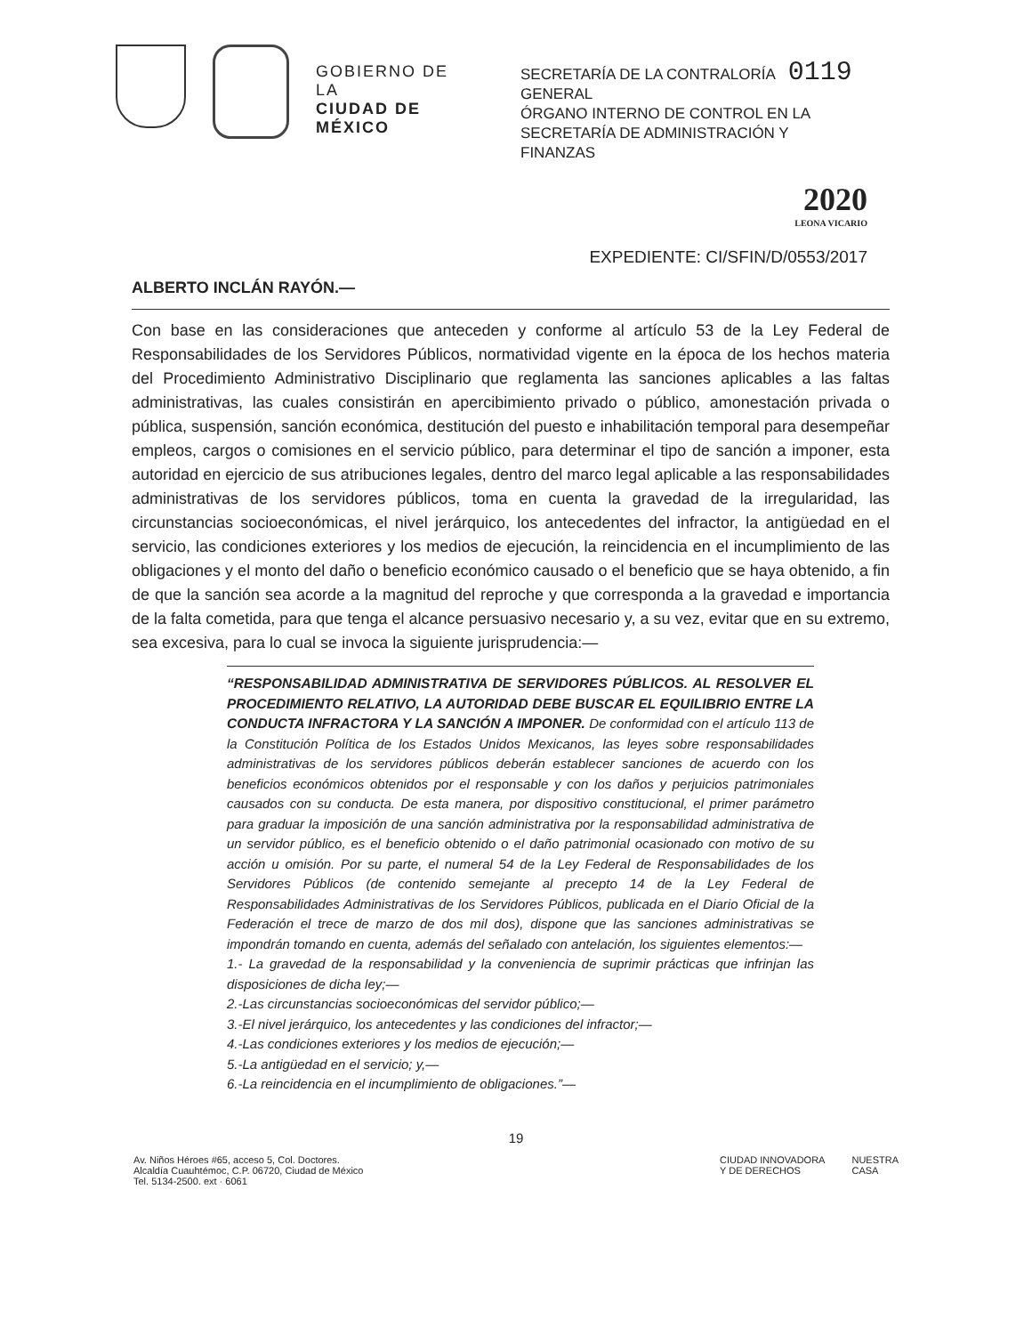GOBIERNO DE LA
CIUDAD DE MÉXICO
SECRETARÍA DE LA CONTRALORÍA 0119
GENERAL
ÓRGANO INTERNO DE CONTROL EN LA SECRETARÍA DE ADMINISTRACIÓN Y FINANZAS
2020
LEONA VICARIO
EXPEDIENTE: CI/SFIN/D/0553/2017
ALBERTO INCLÁN RAYÓN.—
Con base en las consideraciones que anteceden y conforme al artículo 53 de la Ley Federal de Responsabilidades de los Servidores Públicos, normatividad vigente en la época de los hechos materia del Procedimiento Administrativo Disciplinario que reglamenta las sanciones aplicables a las faltas administrativas, las cuales consistirán en apercibimiento privado o público, amonestación privada o pública, suspensión, sanción económica, destitución del puesto e inhabilitación temporal para desempeñar empleos, cargos o comisiones en el servicio público, para determinar el tipo de sanción a imponer, esta autoridad en ejercicio de sus atribuciones legales, dentro del marco legal aplicable a las responsabilidades administrativas de los servidores públicos, toma en cuenta la gravedad de la irregularidad, las circunstancias socioeconómicas, el nivel jerárquico, los antecedentes del infractor, la antigüedad en el servicio, las condiciones exteriores y los medios de ejecución, la reincidencia en el incumplimiento de las obligaciones y el monto del daño o beneficio económico causado o el beneficio que se haya obtenido, a fin de que la sanción sea acorde a la magnitud del reproche y que corresponda a la gravedad e importancia de la falta cometida, para que tenga el alcance persuasivo necesario y, a su vez, evitar que en su extremo, sea excesiva, para lo cual se invoca la siguiente jurisprudencia:—
“RESPONSABILIDAD ADMINISTRATIVA DE SERVIDORES PÚBLICOS. AL RESOLVER EL PROCEDIMIENTO RELATIVO, LA AUTORIDAD DEBE BUSCAR EL EQUILIBRIO ENTRE LA CONDUCTA INFRACTORA Y LA SANCIÓN A IMPONER. De conformidad con el artículo 113 de la Constitución Política de los Estados Unidos Mexicanos, las leyes sobre responsabilidades administrativas de los servidores públicos deberán establecer sanciones de acuerdo con los beneficios económicos obtenidos por el responsable y con los daños y perjuicios patrimoniales causados con su conducta. De esta manera, por dispositivo constitucional, el primer parámetro para graduar la imposición de una sanción administrativa por la responsabilidad administrativa de un servidor público, es el beneficio obtenido o el daño patrimonial ocasionado con motivo de su acción u omisión. Por su parte, el numeral 54 de la Ley Federal de Responsabilidades de los Servidores Públicos (de contenido semejante al precepto 14 de la Ley Federal de Responsabilidades Administrativas de los Servidores Públicos, publicada en el Diario Oficial de la Federación el trece de marzo de dos mil dos), dispone que las sanciones administrativas se impondrán tomando en cuenta, además del señalado con antelación, los siguientes elementos:—
1.- La gravedad de la responsabilidad y la conveniencia de suprimir prácticas que infrinjan las disposiciones de dicha ley;—
2.-Las circunstancias socioeconómicas del servidor público;—
3.-El nivel jerárquico, los antecedentes y las condiciones del infractor;—
4.-Las condiciones exteriores y los medios de ejecución;—
5.-La antigüedad en el servicio; y,—
6.-La reincidencia en el incumplimiento de obligaciones.”—
19
Av. Niños Héroes #65, acceso 5, Col. Doctores.
Alcaldía Cuauhtémoc, C.P. 06720, Ciudad de México
Tel. 5134-2500. ext · 6061
CIUDAD INNOVADORA
Y DE DERECHOS
NUESTRA
CASA